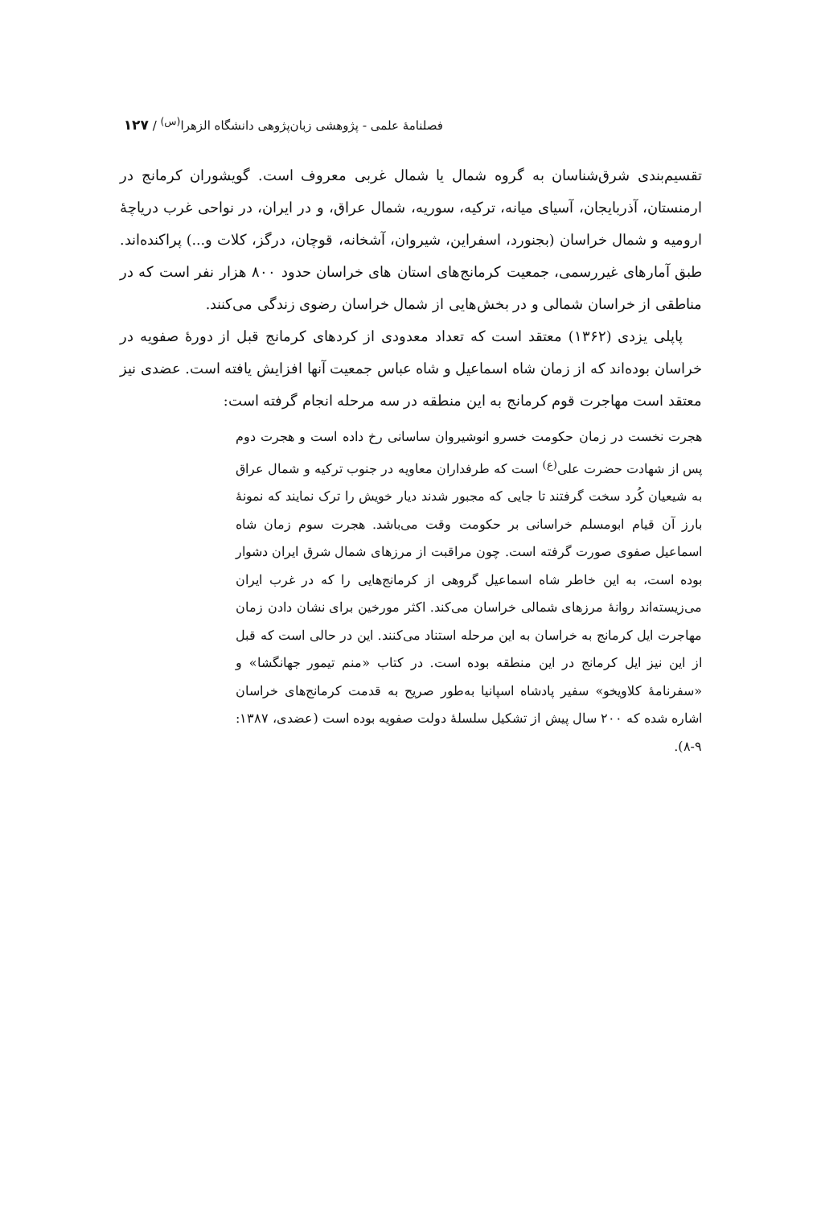فصلنامهٔ علمی - پژوهشی زبان‌پژوهی دانشگاه الزهرا<sup>(س)</sup> / ۱۲۷
تقسیم‌بندی شرق‌شناسان به گروه شمال یا شمال غربی معروف است. گویشوران کرمانج در ارمنستان، آذربایجان، آسیای میانه، ترکیه، سوریه، شمال عراق، و در ایران، در نواحی غرب دریاچهٔ ارومیه و شمال خراسان (بجنورد، اسفراین، شیروان، آشخانه، قوچان، درگز، کلات و...) پراکنده‌اند. طبق آمارهای غیررسمی، جمعیت کرمانج‌های استان های خراسان حدود ۸۰۰ هزار نفر است که در مناطقی از خراسان شمالی و در بخش‌هایی از شمال خراسان رضوی زندگی می‌کنند.
پاپلی یزدی (۱۳۶۲) معتقد است که تعداد معدودی از کردهای کرمانج قبل از دورهٔ صفویه در خراسان بوده‌اند که از زمان شاه اسماعیل و شاه عباس جمعیت آنها افزایش یافته است. عضدی نیز معتقد است مهاجرت قوم کرمانج به این منطقه در سه مرحله انجام گرفته است:
هجرت نخست در زمان حکومت خسرو انوشیروان ساسانی رخ داده است و هجرت دوم پس از شهادت حضرت علی<sup>(ع)</sup> است که طرفداران معاویه در جنوب ترکیه و شمال عراق به شیعیان کُرد سخت گرفتند تا جایی که مجبور شدند دیار خویش را ترک نمایند که نمونهٔ بارز آن قیام ابومسلم خراسانی بر حکومت وقت می‌باشد. هجرت سوم زمان شاه اسماعیل صفوی صورت گرفته است. چون مراقبت از مرزهای شمال شرق ایران دشوار بوده است، به این خاطر شاه اسماعیل گروهی از کرمانج‌هایی را که در غرب ایران می‌زیسته‌اند روانهٔ مرزهای شمالی خراسان می‌کند. اکثر مورخین برای نشان دادن زمان مهاجرت ایل کرمانج به خراسان به این مرحله استناد می‌کنند. این در حالی است که قبل از این نیز ایل کرمانج در این منطقه بوده است. در کتاب «منم تیمور جهانگشا» و «سفرنامهٔ کلاویخو» سفیر پادشاه اسپانیا به‌طور صریح به قدمت کرمانج‌های خراسان اشاره شده که ۲۰۰ سال پیش از تشکیل سلسلهٔ دولت صفویه بوده است (عضدی، ۱۳۸۷: ۹-۸).